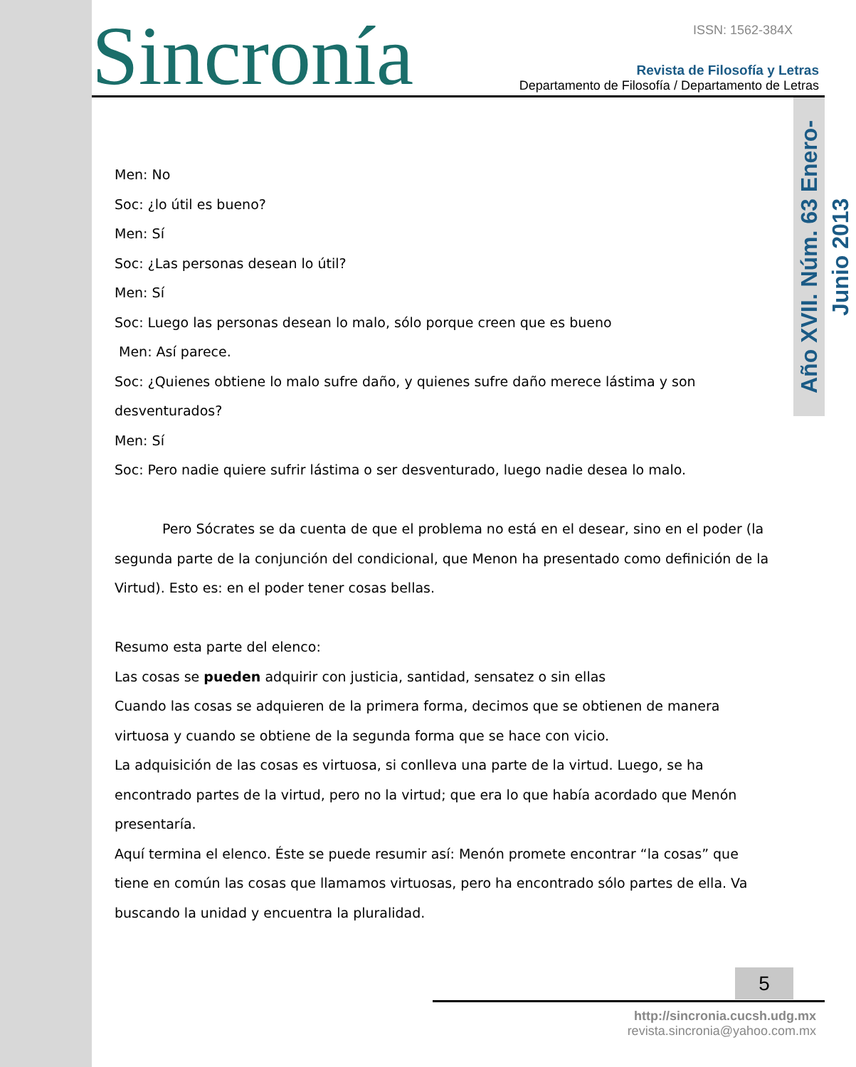Sincronía ISSN: 1562-384X
Revista de Filosofía y Letras
Departamento de Filosofía / Departamento de Letras
Año XVII. Núm. 63 Enero-Junio 2013
Men: No
Soc: ¿lo útil es bueno?
Men: Sí
Soc: ¿Las personas desean lo útil?
Men: Sí
Soc: Luego las personas desean lo malo, sólo porque creen que es bueno
Men: Así parece.
Soc: ¿Quienes obtiene lo malo sufre daño, y quienes sufre daño merece lástima y son desventurados?
Men: Sí
Soc: Pero nadie quiere sufrir lástima o ser desventurado, luego nadie desea lo malo.
Pero Sócrates se da cuenta de que el problema no está en el desear, sino en el poder (la segunda parte de la conjunción del condicional, que Menon ha presentado como definición de la Virtud). Esto es: en el poder tener cosas bellas.
Resumo esta parte del elenco:
Las cosas se pueden adquirir con justicia, santidad, sensatez o sin ellas
Cuando las cosas se adquieren de la primera forma, decimos que se obtienen de manera virtuosa y cuando se obtiene de la segunda forma que se hace con vicio.
La adquisición de las cosas es virtuosa, si conlleva una parte de la virtud. Luego, se ha encontrado partes de la virtud, pero no la virtud; que era lo que había acordado que Menón presentaría.
Aquí termina el elenco. Éste se puede resumir así: Menón promete encontrar “la cosas” que tiene en común las cosas que llamamos virtuosas, pero ha encontrado sólo partes de ella. Va buscando la unidad y encuentra la pluralidad.
5
http://sincronia.cucsh.udg.mx
revista.sincronia@yahoo.com.mx